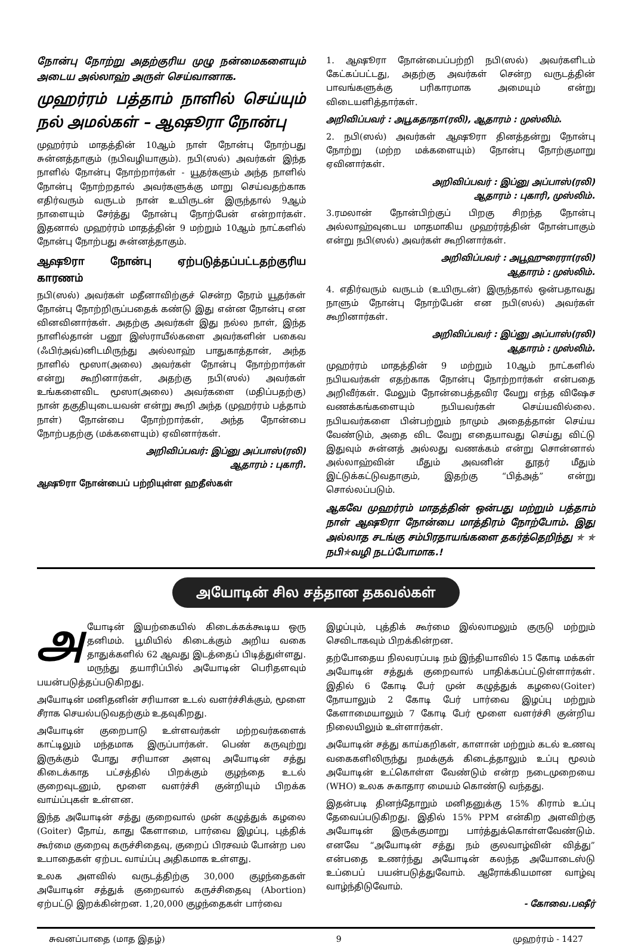நோன்பு நோற்று அதற்குரிய முழு நன்மைகளையும் அடைய அல்லாஹ் அருள் செய்வானாக.
முஹர்ரம் பத்தாம் நாளில் செய்யும் நல் அமல்கள் – ஆஷூரா நோன்பு
முஹர்ரம் மாதத்தின் 10ஆம் நாள் நோன்பு நோற்பது சுன்னத்தாகும் (நபிவழியாகும்). நபி(ஸல்) அவர்கள் இந்த நாளில் நோன்பு நோற்றார்கள் - யூதர்களும் அந்த நாளில் நோன்பு நோற்றதால் அவர்களுக்கு மாறு செய்வதற்காக எதிர்வரும் வருடம் நான் உயிருடன் இருந்தால் 9ஆம் நாளையும் சேர்த்து நோன்பு நோற்பேன் என்றார்கள். இதனால் முஹர்ரம் மாதத்தின் 9 மற்றும் 10ஆம் நாட்களில் நோன்பு நோற்பது சுன்னத்தாகும்.
ஆஷூரா நோன்பு ஏற்படுத்தப்பட்டதற்குரிய காரணம்
நபி(ஸல்) அவர்கள் மதீனாவிற்குச் சென்ற நேரம் யூதர்கள் நோன்பு நோற்றிருப்பதைக் கண்டு இது என்ன நோன்பு என வினவினார்கள். அதற்கு அவர்கள் இது நல்ல நாள், இந்த நாளில்தான் பனூ இஸ்ராயீல்களை அவர்களின் பகைவ (ஃபிர்அவ்)னிடமிருந்து அல்லாஹ் பாதுகாத்தான், அந்த நாளில் மூஸா(அலை) அவர்கள் நோன்பு நோற்றார்கள் என்று கூறினார்கள், அதற்கு நபி(ஸல்) அவர்கள் உங்களைவிட மூஸா(அலை) அவர்களை (மதிப்பதற்கு) நான் தகுதியுடையவன் என்று கூறி அந்த (முஹர்ரம் பத்தாம் நாள்) நோன்பை நோற்றார்கள், அந்த நோன்பை நோற்பதற்கு (மக்களையும்) ஏவினார்கள்.
அறிவிப்பவர்: இப்னு அப்பாஸ்(ரலி)
ஆதாரம் : புகாரி.
ஆஷூரா நோன்பைப் பற்றியுள்ள ஹதீஸ்கள்
1. ஆஷூரா நோன்பைப்பற்றி நபி(ஸல்) அவர்களிடம் கேட்கப்பட்டது, அதற்கு அவர்கள் சென்ற வருடத்தின் பாவங்களுக்கு பரிகாரமாக அமையும் என்று விடையளித்தார்கள்.
அறிவிப்பவர் : அபூகதாதா(ரலி), ஆதாரம் : முஸ்லிம்.
2. நபி(ஸல்) அவர்கள் ஆஷூரா தினத்தன்று நோன்பு நோற்று (மற்ற மக்களையும்) நோன்பு நோற்குமாறு ஏவினார்கள்.
அறிவிப்பவர் : இப்னு அப்பாஸ்(ரலி)
ஆதாரம் : புகாரி, முஸ்லிம்.
3.ரமலான் நோன்பிற்குப் பிறகு சிறந்த நோன்பு அல்லாஹ்வுடைய மாதமாகிய முஹர்ரத்தின் நோன்பாகும் என்று நபி(ஸல்) அவர்கள் கூறினார்கள்.
அறிவிப்பவர் : அபூஹுரைரா(ரலி)
ஆதாரம் : முஸ்லிம்.
4. எதிர்வரும் வருடம் (உயிருடன்) இருந்தால் ஒன்பதாவது நாளும் நோன்பு நோற்பேன் என நபி(ஸல்) அவர்கள் கூறினார்கள்.
அறிவிப்பவர் : இப்னு அப்பாஸ்(ரலி)
ஆதாரம் : முஸ்லிம்.
முஹர்ரம் மாதத்தின் 9 மற்றும் 10ஆம் நாட்களில் நபியவர்கள் எதற்காக நோன்பு நோற்றார்கள் என்பதை அறிவீர்கள். மேலும் நோன்பைத்தவிர வேறு எந்த விஷேச வணக்கங்களையும் நபியவர்கள் செய்யவில்லை. நபியவர்களை பின்பற்றும் நாமும் அதைத்தான் செய்ய வேண்டும், அதை விட வேறு எதையாவது செய்து விட்டு இதுவும் சுன்னத் அல்லது வணக்கம் என்று சொன்னால் அல்லாஹ்வின் மீதும் அவனின் தூதர் மீதும் இட்டுக்கட்டுவதாகும், இதற்கு “பித்அத்” என்று சொல்லப்படும்.
ஆகவே முஹர்ரம் மாதத்தின் ஒன்பது மற்றும் பத்தாம் நாள் ஆஷூரா நோன்பை மாத்திரம் நோற்போம். இது அல்லாத சடங்கு சம்பிரதாயங்களை தகர்த்தெறிந்து ✯ ✯ நபி✯வழி நடப்போமாக.!
அயோடின் சில சத்தான தகவல்கள்
அயோடின் இயற்கையில் கிடைக்கக்கூடிய ஒரு தனிமம். பூமியில் கிடைக்கும் அறிய வகை தாதுக்களில் 62 ஆவது இடத்தைப் பிடித்துள்ளது. மருந்து தயாரிப்பில் அயோடின் பெரிதளவும் பயன்படுத்தப்படுகிறது.
அயோடின் மனிதனின் சரியான உடல் வளர்ச்சிக்கும், மூளை சீராக செயல்படுவதற்கும் உதவுகிறது.
அயோடின் குறைபாடு உள்ளவர்கள் மற்றவர்களைக் காட்டிலும் மந்தமாக இருப்பார்கள். பெண் கருவுற்று இருக்கும் போது சரியான அளவு அயோடின் சத்து கிடைக்காத பட்சத்தில் பிறக்கும் குழந்தை உடல் குறைவுடனும், மூளை வளர்ச்சி குன்றியும் பிறக்க வாய்ப்புகள் உள்ளன.
இந்த அயோடின் சத்து குறைவால் முன் கழுத்துக் கழலை (Goiter) நோய், காது கேளாமை, பார்வை இழப்பு, புத்திக் கூர்மை குறைவு கருச்சிதைவு, குறைப் பிரசவம் போன்ற பல உபாதைகள் ஏற்பட வாய்ப்பு அதிகமாக உள்ளது.
உலக அளவில் வருடத்திற்கு 30,000 குழந்தைகள் அயோடின் சத்துக் குறைவால் கருச்சிதைவு (Abortion) ஏற்பட்டு இறக்கின்றன. 1,20,000 குழந்தைகள் பார்வை
இழப்பும், புத்திக் கூர்மை இல்லாமலும் குருடு மற்றும் செவிடாகவும் பிறக்கின்றன.
தற்போதைய நிலவரப்படி நம் இந்தியாவில் 15 கோடி மக்கள் அயோடின் சத்துக் குறைவால் பாதிக்கப்பட்டுள்ளார்கள். இதில் 6 கோடி பேர் முன் கழுத்துக் கழலை(Goiter) நோயாலும் 2 கோடி பேர் பார்வை இழப்பு மற்றும் கேளாமையாலும் 7 கோடி பேர் மூளை வளர்ச்சி குன்றிய நிலையிலும் உள்ளார்கள்.
அயோடின் சத்து காய்கறிகள், காளான் மற்றும் கடல் உணவு வகைகளிலிருந்து நமக்குக் கிடைத்தாலும் உப்பு மூலம் அயோடின் உட்கொள்ள வேண்டும் என்ற நடைமுறையை (WHO) உலக சுகாதார மையம் கொண்டு வந்தது.
இதன்படி தினந்தோறும் மனிதனுக்கு 15% கிராம் உப்பு தேவைப்படுகிறது. இதில் 15% PPM என்கிற அளவிற்கு அயோடின் இருக்குமாறு பார்த்துக்கொள்ளவேண்டும். எனவே “அயோடின் சத்து நம் குலவாழ்வின் வித்து” என்பதை உணர்ந்து அயோடின் கலந்த அயோடைஸ்டு உப்பைப் பயன்படுத்துவோம். ஆரோக்கியமான வாழ்வு வாழ்ந்திடுவோம்.
- கோவை.பஷீர்
சுவனப்பாதை (மாத இதழ்) 9 முஹர்ரம் - 1427